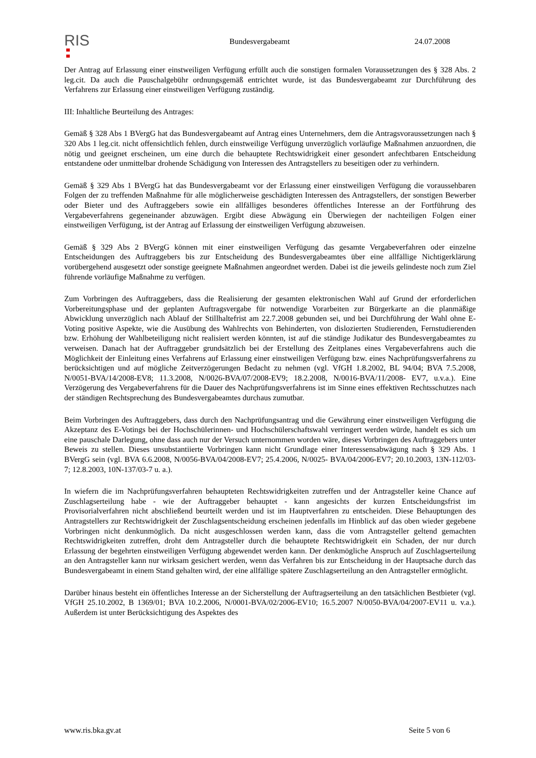RIS
Bundesvergabeamt 24.07.2008
Der Antrag auf Erlassung einer einstweiligen Verfügung erfüllt auch die sonstigen formalen Voraussetzungen des § 328 Abs. 2 leg.cit. Da auch die Pauschalgebühr ordnungsgemäß entrichtet wurde, ist das Bundesvergabeamt zur Durchführung des Verfahrens zur Erlassung einer einstweiligen Verfügung zuständig.
III: Inhaltliche Beurteilung des Antrages:
Gemäß § 328 Abs 1 BVergG hat das Bundesvergabeamt auf Antrag eines Unternehmers, dem die Antragsvoraussetzungen nach § 320 Abs 1 leg.cit. nicht offensichtlich fehlen, durch einstweilige Verfügung unverzüglich vorläufige Maßnahmen anzuordnen, die nötig und geeignet erscheinen, um eine durch die behauptete Rechtswidrigkeit einer gesondert anfechtbaren Entscheidung entstandene oder unmittelbar drohende Schädigung von Interessen des Antragstellers zu beseitigen oder zu verhindern.
Gemäß § 329 Abs 1 BVergG hat das Bundesvergabeamt vor der Erlassung einer einstweiligen Verfügung die voraussehbaren Folgen der zu treffenden Maßnahme für alle möglicherweise geschädigten Interessen des Antragstellers, der sonstigen Bewerber oder Bieter und des Auftraggebers sowie ein allfälliges besonderes öffentliches Interesse an der Fortführung des Vergabeverfahrens gegeneinander abzuwägen. Ergibt diese Abwägung ein Überwiegen der nachteiligen Folgen einer einstweiligen Verfügung, ist der Antrag auf Erlassung der einstweiligen Verfügung abzuweisen.
Gemäß § 329 Abs 2 BVergG können mit einer einstweiligen Verfügung das gesamte Vergabeverfahren oder einzelne Entscheidungen des Auftraggebers bis zur Entscheidung des Bundesvergabeamtes über eine allfällige Nichtigerklärung vorübergehend ausgesetzt oder sonstige geeignete Maßnahmen angeordnet werden. Dabei ist die jeweils gelindeste noch zum Ziel führende vorläufige Maßnahme zu verfügen.
Zum Vorbringen des Auftraggebers, dass die Realisierung der gesamten elektronischen Wahl auf Grund der erforderlichen Vorbereitungsphase und der geplanten Auftragsvergabe für notwendige Vorarbeiten zur Bürgerkarte an die planmäßige Abwicklung unverzüglich nach Ablauf der Stillhaltefrist am 22.7.2008 gebunden sei, und bei Durchführung der Wahl ohne E-Voting positive Aspekte, wie die Ausübung des Wahlrechts von Behinderten, von dislozierten Studierenden, Fernstudierenden bzw. Erhöhung der Wahlbeteiligung nicht realisiert werden könnten, ist auf die ständige Judikatur des Bundesvergabeamtes zu verweisen. Danach hat der Auftraggeber grundsätzlich bei der Erstellung des Zeitplanes eines Vergabeverfahrens auch die Möglichkeit der Einleitung eines Verfahrens auf Erlassung einer einstweiligen Verfügung bzw. eines Nachprüfungsverfahrens zu berücksichtigen und auf mögliche Zeitverzögerungen Bedacht zu nehmen (vgl. VfGH 1.8.2002, BL 94/04; BVA 7.5.2008, N/0051-BVA/14/2008-EV8; 11.3.2008, N/0026-BVA/07/2008-EV9; 18.2.2008, N/0016-BVA/11/2008- EV7, u.v.a.). Eine Verzögerung des Vergabeverfahrens für die Dauer des Nachprüfungsverfahrens ist im Sinne eines effektiven Rechtsschutzes nach der ständigen Rechtsprechung des Bundesvergabeamtes durchaus zumutbar.
Beim Vorbringen des Auftraggebers, dass durch den Nachprüfungsantrag und die Gewährung einer einstweiligen Verfügung die Akzeptanz des E-Votings bei der Hochschülerinnen- und Hochschülerschaftswahl verringert werden würde, handelt es sich um eine pauschale Darlegung, ohne dass auch nur der Versuch unternommen worden wäre, dieses Vorbringen des Auftraggebers unter Beweis zu stellen. Dieses unsubstantiierte Vorbringen kann nicht Grundlage einer Interessensabwägung nach § 329 Abs. 1 BVergG sein (vgl. BVA 6.6.2008, N/0056-BVA/04/2008-EV7; 25.4.2006, N/0025- BVA/04/2006-EV7; 20.10.2003, 13N-112/03-7; 12.8.2003, 10N-137/03-7 u. a.).
In wiefern die im Nachprüfungsverfahren behaupteten Rechtswidrigkeiten zutreffen und der Antragsteller keine Chance auf Zuschlagserteilung habe - wie der Auftraggeber behauptet - kann angesichts der kurzen Entscheidungsfrist im Provisorialverfahren nicht abschließend beurteilt werden und ist im Hauptverfahren zu entscheiden. Diese Behauptungen des Antragstellers zur Rechtswidrigkeit der Zuschlagsentscheidung erscheinen jedenfalls im Hinblick auf das oben wieder gegebene Vorbringen nicht denkunmöglich. Da nicht ausgeschlossen werden kann, dass die vom Antragsteller geltend gemachten Rechtswidrigkeiten zutreffen, droht dem Antragsteller durch die behauptete Rechtswidrigkeit ein Schaden, der nur durch Erlassung der begehrten einstweiligen Verfügung abgewendet werden kann. Der denkmögliche Anspruch auf Zuschlagserteilung an den Antragsteller kann nur wirksam gesichert werden, wenn das Verfahren bis zur Entscheidung in der Hauptsache durch das Bundesvergabeamt in einem Stand gehalten wird, der eine allfällige spätere Zuschlagserteilung an den Antragsteller ermöglicht.
Darüber hinaus besteht ein öffentliches Interesse an der Sicherstellung der Auftragserteilung an den tatsächlichen Bestbieter (vgl. VfGH 25.10.2002, B 1369/01; BVA 10.2.2006, N/0001-BVA/02/2006-EV10; 16.5.2007 N/0050-BVA/04/2007-EV11 u. v.a.). Außerdem ist unter Berücksichtigung des Aspektes des
www.ris.bka.gv.at Seite 5 von 6